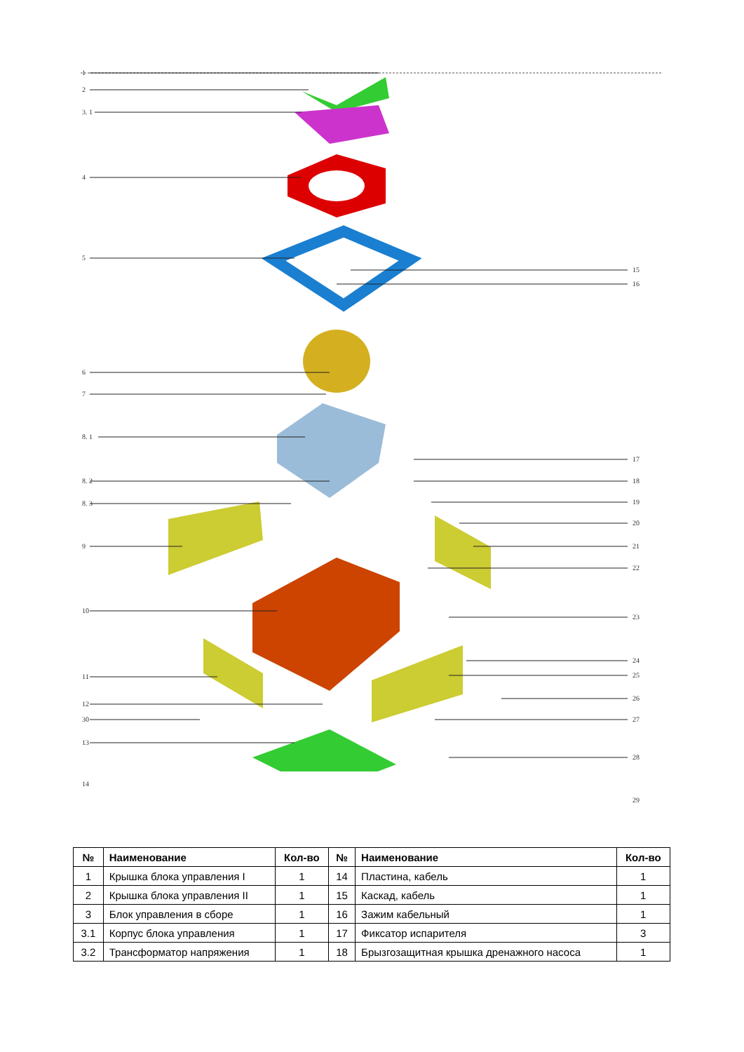1
2
3. 1
4
5
6
7
8. 1
8. 2
8. 3
9
10
11
12
30
13
14
15
16
17
18
19
20
21
22
23
24
25
26
27
28
29
| № | Наименование | Кол-во | № | Наименование | Кол-во |
| --- | --- | --- | --- | --- | --- |
| 1 | Крышка блока управления I | 1 | 14 | Пластина, кабель | 1 |
| 2 | Крышка блока управления II | 1 | 15 | Каскад, кабель | 1 |
| 3 | Блок управления в сборе | 1 | 16 | Зажим кабельный | 1 |
| 3.1 | Корпус блока управления | 1 | 17 | Фиксатор испарителя | 3 |
| 3.2 | Трансформатор напряжения | 1 | 18 | Брызгозащитная крышка дренажного насоса | 1 |